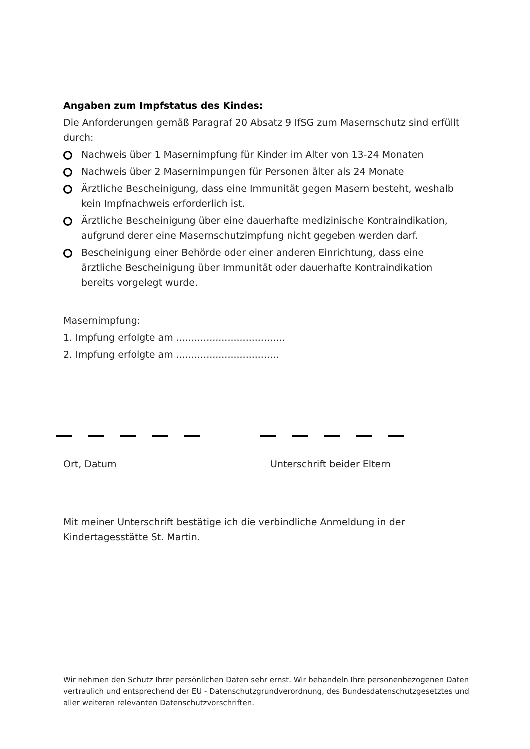Angaben zum Impfstatus des Kindes:
Die Anforderungen gemäß Paragraf 20 Absatz 9 IfSG zum Masernschutz sind erfüllt durch:
Nachweis über 1 Masernimpfung für Kinder im Alter von 13-24 Monaten
Nachweis über 2 Masernimpungen für Personen älter als 24 Monate
Ärztliche Bescheinigung, dass eine Immunität gegen Masern besteht, weshalb kein Impfnachweis erforderlich ist.
Ärztliche Bescheinigung über eine dauerhafte medizinische Kontraindikation, aufgrund derer eine Masernschutzimpfung nicht gegeben werden darf.
Bescheinigung einer Behörde oder einer anderen Einrichtung, dass eine ärztliche Bescheinigung über Immunität oder dauerhafte Kontraindikation bereits vorgelegt wurde.
Masernimpfung:
1. Impfung erfolgte am ....................................
2. Impfung erfolgte am ..................................
Ort, Datum Unterschrift beider Eltern
Mit meiner Unterschrift bestätige ich die verbindliche Anmeldung in der Kindertagesstätte St. Martin.
Wir nehmen den Schutz Ihrer persönlichen Daten sehr ernst. Wir behandeln Ihre personenbezogenen Daten vertraulich und entsprechend der EU - Datenschutzgrundverordnung, des Bundesdatenschutzgesetztes und aller weiteren relevanten Datenschutzvorschriften.